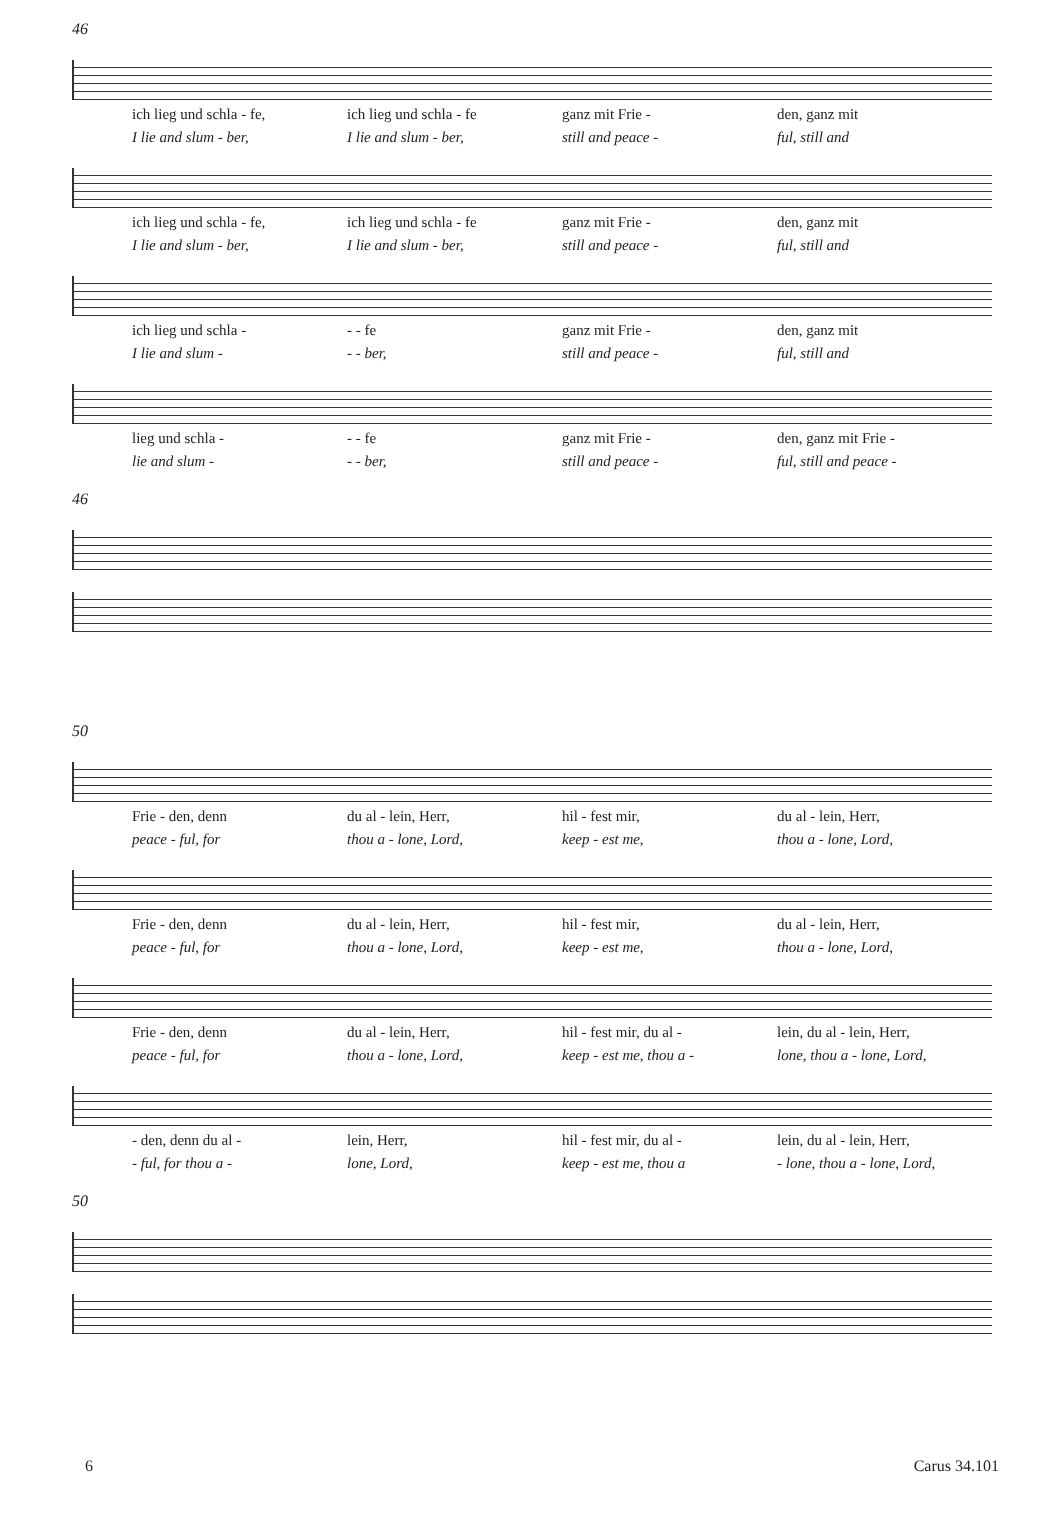46
ich lieg und schla - fe, ich lieg und schla - fe ganz mit Frie - den, ganz mit
I lie and slum - ber, I lie and slum - ber, still and peace - ful, still and
ich lieg und schla - fe, ich lieg und schla - fe ganz mit Frie - den, ganz mit
I lie and slum - ber, I lie and slum - ber, still and peace - ful, still and
ich lieg und schla - - - fe ganz mit Frie - den, ganz mit
I lie and slum - - - ber, still and peace - ful, still and
lieg und schla - - - fe ganz mit Frie - den, ganz mit Frie -
lie and slum - - - ber, still and peace - ful, still and peace -
46
50
Frie - den, denn du al - lein, Herr, hil - fest mir, du al - lein, Herr,
peace - ful, for thou a - lone, Lord, keep - est me, thou a - lone, Lord,
Frie - den, denn du al - lein, Herr, hil - fest mir, du al - lein, Herr,
peace - ful, for thou a - lone, Lord, keep - est me, thou a - lone, Lord,
Frie - den, denn du al - lein, Herr, hil - fest mir, du al - lein, du al - lein, Herr,
peace - ful, for thou a - lone, Lord, keep - est me, thou a - lone, thou a - lone, Lord,
- den, denn du al - lein, Herr, hil - fest mir, du al - lein, du al - lein, Herr,
- ful, for thou a - lone, Lord, keep - est me, thou a - lone, thou a - lone, Lord,
50
6 Carus 34.101